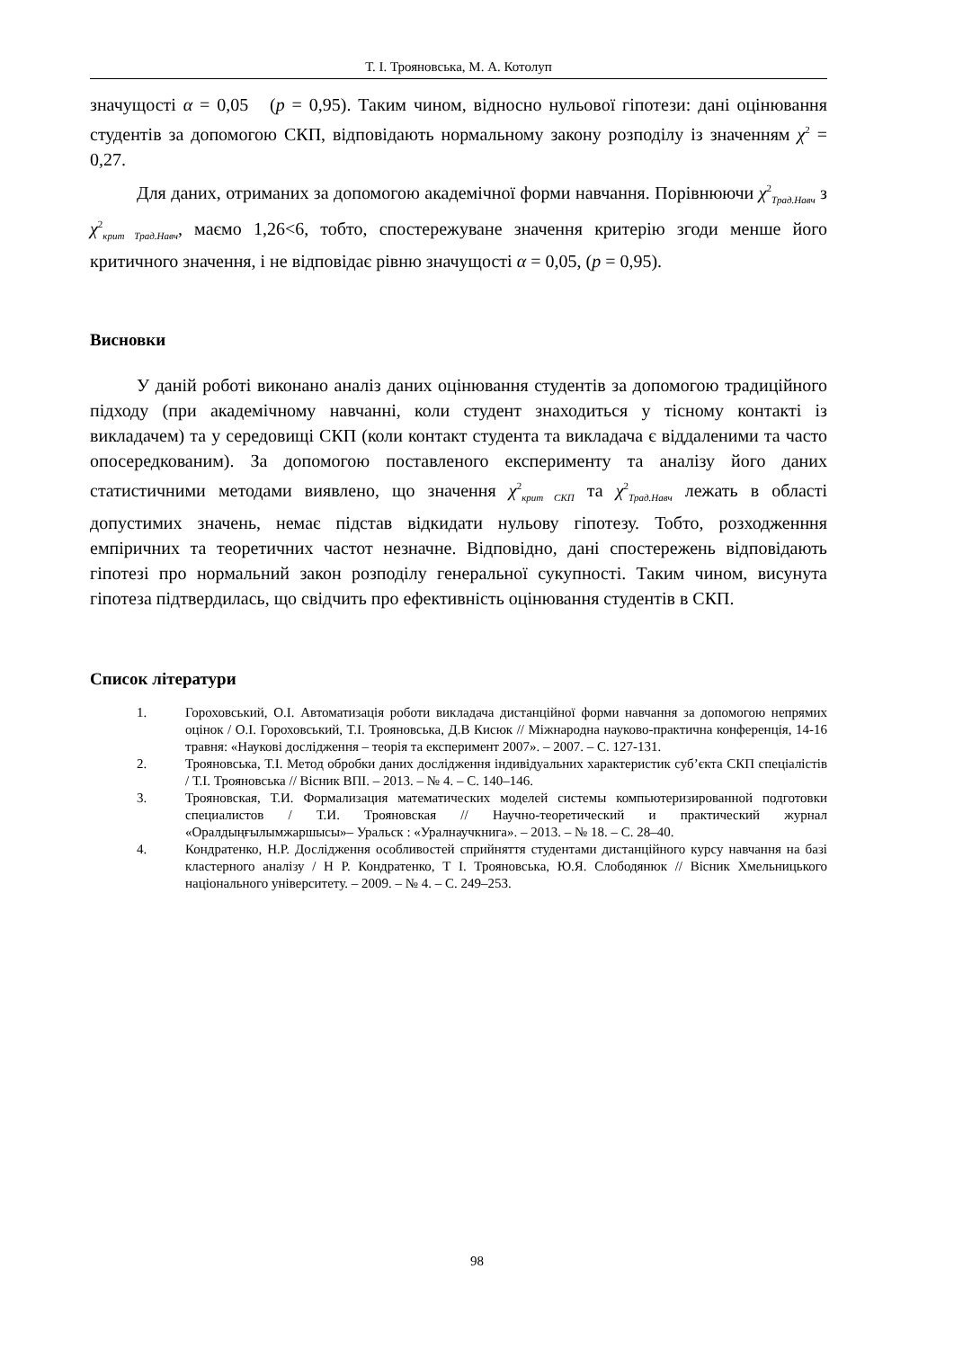Т. І. Трояновська, М. А. Котолуп
значущості α = 0,05 (p = 0,95). Таким чином, відносно нульової гіпотези: дані оцінювання студентів за допомогою СКП, відповідають нормальному закону розподілу із значенням χ<sup>2</sup> = 0,27.
Для даних, отриманих за допомогою академічної форми навчання. Порівнюючи χ<sup>2</sup><sub>Трад.Навч</sub> з χ<sup>2</sup><sub>крит Трад.Навч</sub>, маємо 1,26<6, тобто, спостережуване значення критерію згоди менше його критичного значення, і не відповідає рівню значущості α = 0,05, (p = 0,95).
Висновки
У даній роботі виконано аналіз даних оцінювання студентів за допомогою традиційного підходу (при академічному навчанні, коли студент знаходиться у тісному контакті із викладачем) та у середовищі СКП (коли контакт студента та викладача є віддаленими та часто опосередкованим). За допомогою поставленого експерименту та аналізу його даних статистичними методами виявлено, що значення χ<sup>2</sup><sub>крит СКП</sub> та χ<sup>2</sup><sub>Трад.Навч</sub> лежать в області допустимих значень, немає підстав відкидати нульову гіпотезу. Тобто, розходженння емпіричних та теоретичних частот незначне. Відповідно, дані спостережень відповідають гіпотезі про нормальний закон розподілу генеральної сукупності. Таким чином, висунута гіпотеза підтвердилась, що свідчить про ефективність оцінювання студентів в СКП.
Список літератури
1. Гороховський, О.І. Автоматизація роботи викладача дистанційної форми навчання за допомогою непрямих оцінок / О.І. Гороховський, Т.І. Трояновська, Д.В Кисюк // Міжнародна науково-практична конференція, 14-16 травня: «Наукові дослідження – теорія та експеримент 2007». – 2007. – С. 127-131.
2. Трояновська, Т.І. Метод обробки даних дослідження індивідуальних характеристик суб’єкта СКП спеціалістів / Т.І. Трояновська // Вісник ВПІ. – 2013. – № 4. – С. 140–146.
3. Трояновская, Т.И. Формализация математических моделей системы компьютеризированной подготовки специалистов / Т.И. Трояновская // Научно-теоретический и практический журнал «Оралдыңғылымжаршысы»– Уральск : «Уралнаучкнига». – 2013. – № 18. – С. 28–40.
4. Кондратенко, Н.Р. Дослідження особливостей сприйняття студентами дистанційного курсу навчання на базі кластерного аналізу / Н Р. Кондратенко, Т І. Трояновська, Ю.Я. Слободянюк // Вісник Хмельницького національного університету. – 2009. – № 4. – С. 249–253.
98